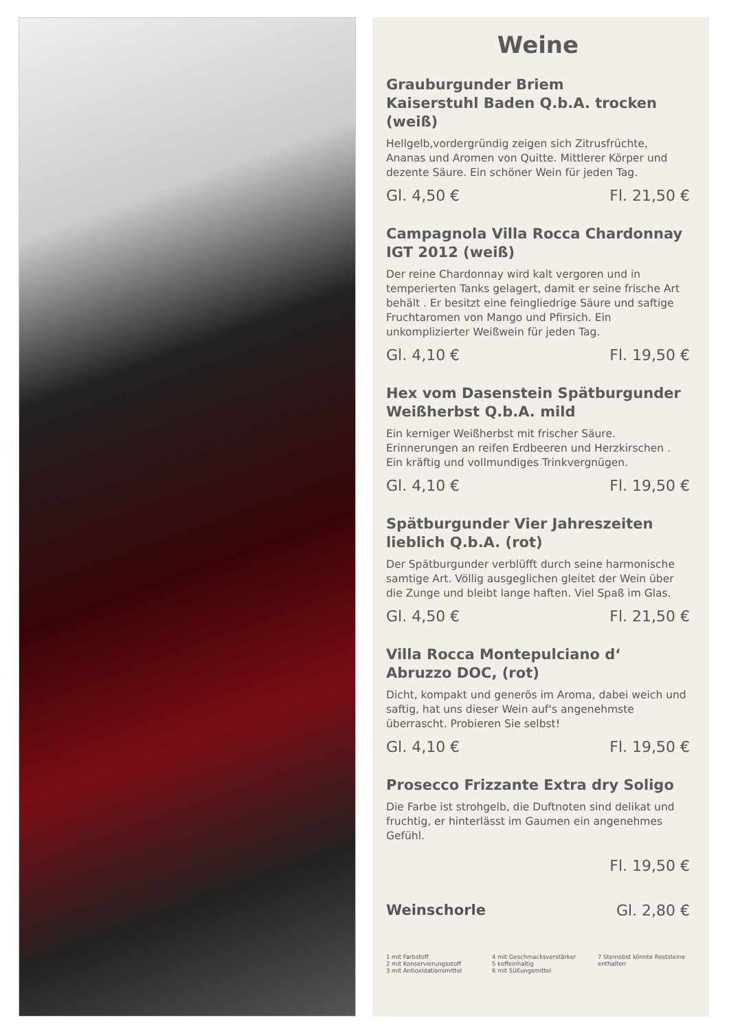Weine
Grauburgunder Briem
Kaiserstuhl Baden Q.b.A. trocken (weiß)
Hellgelb,vordergründig zeigen sich Zitrusfrüchte, Ananas und Aromen von Quitte. Mittlerer Körper und dezente Säure. Ein schöner Wein für jeden Tag.
Gl. 4,50 € Fl. 21,50 €
Campagnola Villa Rocca Chardonnay IGT 2012 (weiß)
Der reine Chardonnay wird kalt vergoren und in temperierten Tanks gelagert, damit er seine frische Art behält . Er besitzt eine feingliedrige Säure und saftige Fruchtaromen von Mango und Pfirsich. Ein unkomplizierter Weißwein für jeden Tag.
Gl. 4,10 € Fl. 19,50 €
Hex vom Dasenstein Spätburgunder Weißherbst Q.b.A. mild
Ein kerniger Weißherbst mit frischer Säure. Erinnerungen an reifen Erdbeeren und Herzkirschen . Ein kräftig und vollmundiges Trinkvergnügen.
Gl. 4,10 € Fl. 19,50 €
Spätburgunder Vier Jahreszeiten lieblich Q.b.A. (rot)
Der Spätburgunder verblüfft durch seine harmonische samtige Art. Völlig ausgeglichen gleitet der Wein über die Zunge und bleibt lange haften. Viel Spaß im Glas.
Gl. 4,50 € Fl. 21,50 €
Villa Rocca Montepulciano d‘ Abruzzo DOC, (rot)
Dicht, kompakt und generös im Aroma, dabei weich und saftig, hat uns dieser Wein auf‘s angenehmste überrascht. Probieren Sie selbst!
Gl. 4,10 € Fl. 19,50 €
Prosecco Frizzante Extra dry Soligo
Die Farbe ist strohgelb, die Duftnoten sind delikat und fruchtig, er hinterlässt im Gaumen ein angenehmes Gefühl.
Fl. 19,50 €
Weinschorle Gl. 2,80 €
1 mit Farbstoff
2 mit Konservierungsstoff
3 mit Antioxidationsmittel
4 mit Geschmacksverstärker
5 koffeinhaltig
6 mit Süßungsmittel
7 Steinobst könnte Reststeine enthalten